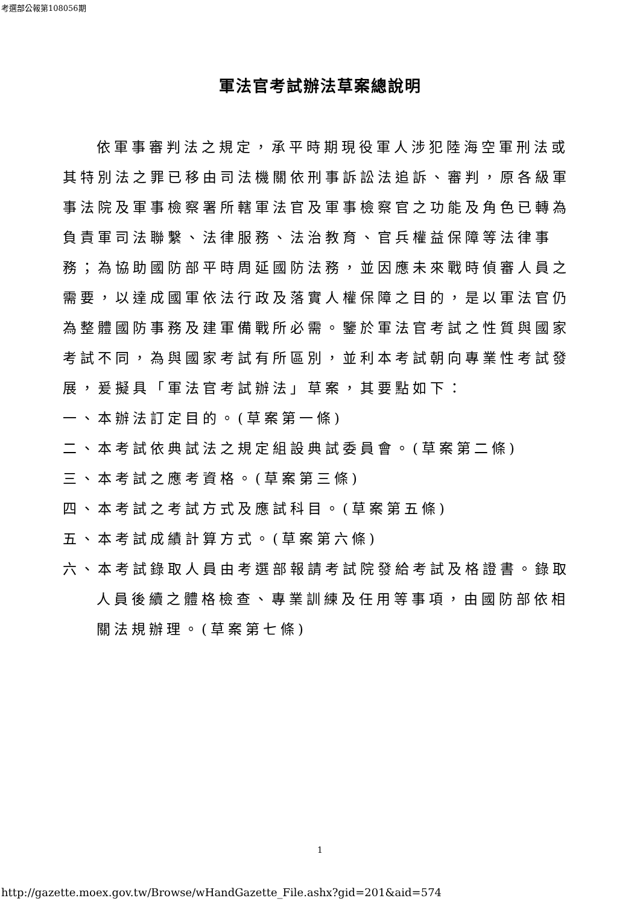考選部公報第108056期
軍法官考試辦法草案總說明
依軍事審判法之規定，承平時期現役軍人涉犯陸海空軍刑法或其特別法之罪已移由司法機關依刑事訴訟法追訴、審判，原各級軍事法院及軍事檢察署所轄軍法官及軍事檢察官之功能及角色已轉為負責軍司法聯繫、法律服務、法治教育、官兵權益保障等法律事務；為協助國防部平時周延國防法務，並因應未來戰時偵審人員之需要，以達成國軍依法行政及落實人權保障之目的，是以軍法官仍為整體國防事務及建軍備戰所必需。鑒於軍法官考試之性質與國家考試不同，為與國家考試有所區別，並利本考試朝向專業性考試發展，爰擬具「軍法官考試辦法」草案，其要點如下：
一、本辦法訂定目的。(草案第一條)
二、本考試依典試法之規定組設典試委員會。(草案第二條)
三、本考試之應考資格。(草案第三條)
四、本考試之考試方式及應試科目。(草案第五條)
五、本考試成績計算方式。(草案第六條)
六、本考試錄取人員由考選部報請考試院發給考試及格證書。錄取人員後續之體格檢查、專業訓練及任用等事項，由國防部依相關法規辦理。(草案第七條)
1
http://gazette.moex.gov.tw/Browse/wHandGazette_File.ashx?gid=201&aid=574